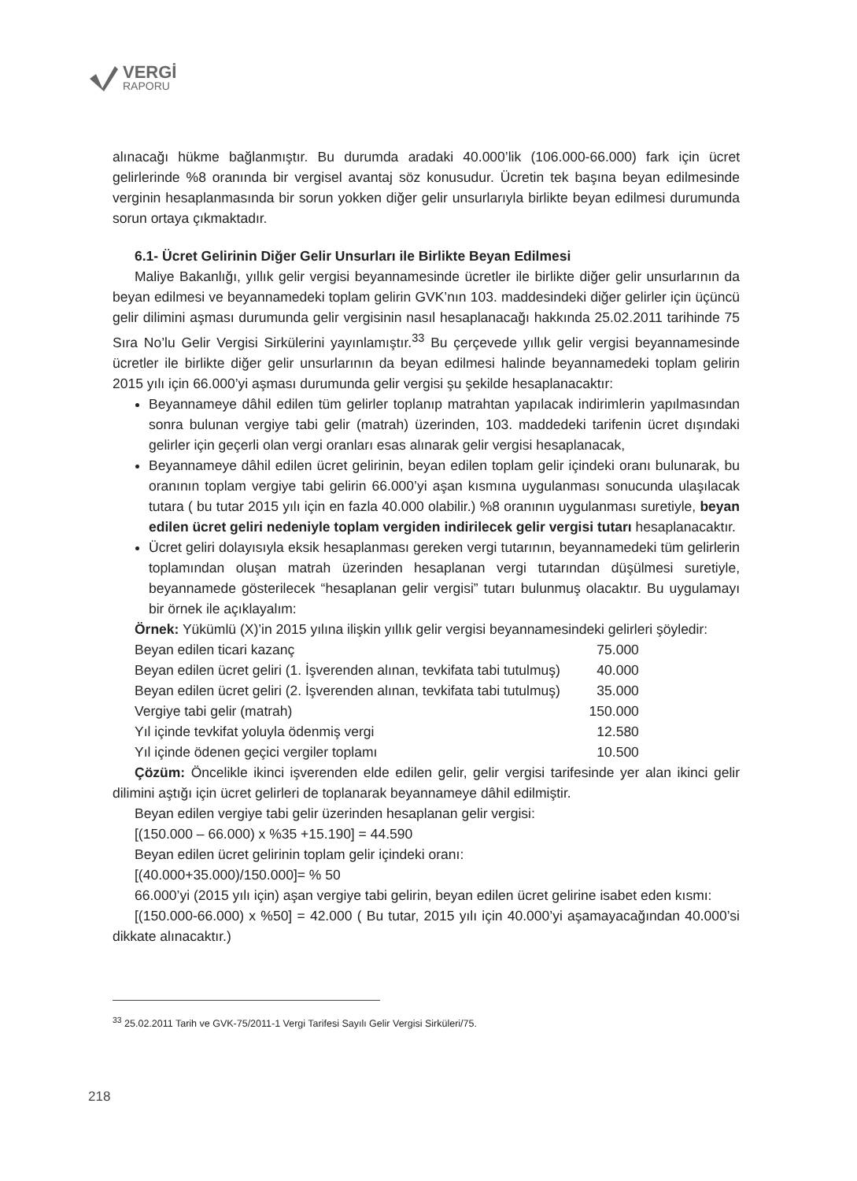VERGİ
RAPORU
alınacağı hükme bağlanmıştır. Bu durumda aradaki 40.000’lik (106.000-66.000) fark için ücret gelirlerinde %8 oranında bir vergisel avantaj söz konusudur. Ücretin tek başına beyan edilmesinde verginin hesaplanmasında bir sorun yokken diğer gelir unsurlarıyla birlikte beyan edilmesi durumunda sorun ortaya çıkmaktadır.
6.1- Ücret Gelirinin Diğer Gelir Unsurları ile Birlikte Beyan Edilmesi
Maliye Bakanlığı, yıllık gelir vergisi beyannamesinde ücretler ile birlikte diğer gelir unsurlarının da beyan edilmesi ve beyannamedeki toplam gelirin GVK’nın 103. maddesindeki diğer gelirler için üçüncü gelir dilimini aşması durumunda gelir vergisinin nasıl hesaplanacağı hakkında 25.02.2011 tarihinde 75 Sıra No’lu Gelir Vergisi Sirkülerini yayınlamıştır.<sup>33</sup> Bu çerçevede yıllık gelir vergisi beyannamesinde ücretler ile birlikte diğer gelir unsurlarının da beyan edilmesi halinde beyannamedeki toplam gelirin 2015 yılı için 66.000’yi aşması durumunda gelir vergisi şu şekilde hesaplanacaktır:
Beyannameye dâhil edilen tüm gelirler toplanıp matrahtan yapılacak indirimlerin yapılmasından sonra bulunan vergiye tabi gelir (matrah) üzerinden, 103. maddedeki tarifenin ücret dışındaki gelirler için geçerli olan vergi oranları esas alınarak gelir vergisi hesaplanacak,
Beyannameye dâhil edilen ücret gelirinin, beyan edilen toplam gelir içindeki oranı bulunarak, bu oranının toplam vergiye tabi gelirin 66.000’yi aşan kısmına uygulanması sonucunda ulaşılacak tutara ( bu tutar 2015 yılı için en fazla 40.000 olabilir.) %8 oranının uygulanması suretiyle, beyan edilen ücret geliri nedeniyle toplam vergiden indirilecek gelir vergisi tutarı hesaplanacaktır.
Ücret geliri dolayısıyla eksik hesaplanması gereken vergi tutarının, beyannamedeki tüm gelirlerin toplamından oluşan matrah üzerinden hesaplanan vergi tutarından düşülmesi suretiyle, beyannamede gösterilecek “hesaplanan gelir vergisi” tutarı bulunmuş olacaktır. Bu uygulamayı bir örnek ile açıklayalım:
Örnek: Yükümlü (X)’in 2015 yılına ilişkin yıllık gelir vergisi beyannamesindeki gelirleri şöyledir:
| Beyan edilen ticari kazanç | 75.000 |
| Beyan edilen ücret geliri (1. İşverenden alınan, tevkifata tabi tutulmuş) | 40.000 |
| Beyan edilen ücret geliri (2. İşverenden alınan, tevkifata tabi tutulmuş) | 35.000 |
| Vergiye tabi gelir (matrah) | 150.000 |
| Yıl içinde tevkifat yoluyla ödenmiş vergi | 12.580 |
| Yıl içinde ödenen geçici vergiler toplamı | 10.500 |
Çözüm: Öncelikle ikinci işverenden elde edilen gelir, gelir vergisi tarifesinde yer alan ikinci gelir dilimini aştığı için ücret gelirleri de toplanarak beyannameye dâhil edilmiştir.
Beyan edilen vergiye tabi gelir üzerinden hesaplanan gelir vergisi:
[(150.000 – 66.000) x %35 +15.190] = 44.590
Beyan edilen ücret gelirinin toplam gelir içindeki oranı:
[(40.000+35.000)/150.000]= % 50
66.000’yi (2015 yılı için) aşan vergiye tabi gelirin, beyan edilen ücret gelirine isabet eden kısmı:
[(150.000-66.000) x %50] = 42.000 ( Bu tutar, 2015 yılı için 40.000’yi aşamayacağından 40.000’si dikkate alınacaktır.)
<sup>33</sup> 25.02.2011 Tarih ve GVK-75/2011-1 Vergi Tarifesi Sayılı Gelir Vergisi Sirküleri/75.
218